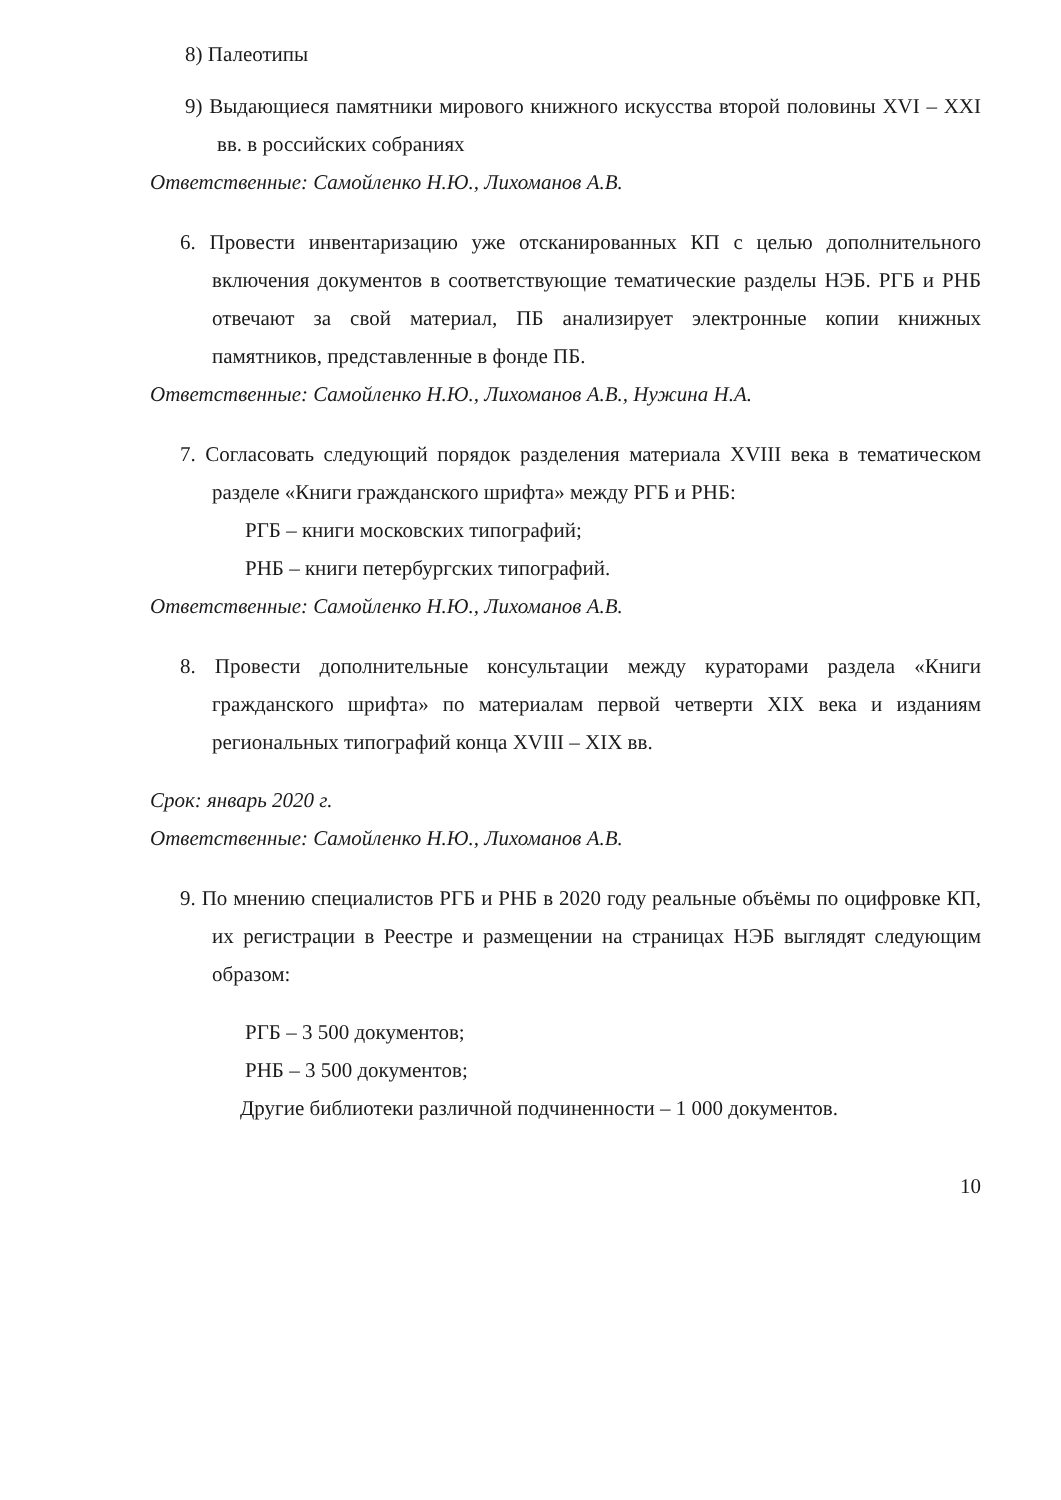8) Палеотипы
9) Выдающиеся памятники мирового книжного искусства второй половины XVI – XXI вв. в российских собраниях
Ответственные: Самойленко Н.Ю., Лихоманов А.В.
6. Провести инвентаризацию уже отсканированных КП с целью дополнительного включения документов в соответствующие тематические разделы НЭБ. РГБ и РНБ отвечают за свой материал, ПБ анализирует электронные копии книжных памятников, представленные в фонде ПБ.
Ответственные: Самойленко Н.Ю., Лихоманов А.В., Нужина Н.А.
7. Согласовать следующий порядок разделения материала XVIII века в тематическом разделе «Книги гражданского шрифта» между РГБ и РНБ:
РГБ – книги московских типографий;
РНБ – книги петербургских типографий.
Ответственные: Самойленко Н.Ю., Лихоманов А.В.
8. Провести дополнительные консультации между кураторами раздела «Книги гражданского шрифта» по материалам первой четверти XIX века и изданиям региональных типографий конца XVIII – XIX вв.
Срок: январь 2020 г.
Ответственные: Самойленко Н.Ю., Лихоманов А.В.
9. По мнению специалистов РГБ и РНБ в 2020 году реальные объёмы по оцифровке КП, их регистрации в Реестре и размещении на страницах НЭБ выглядят следующим образом:
РГБ – 3 500 документов;
РНБ – 3 500 документов;
Другие библиотеки различной подчиненности – 1 000 документов.
10